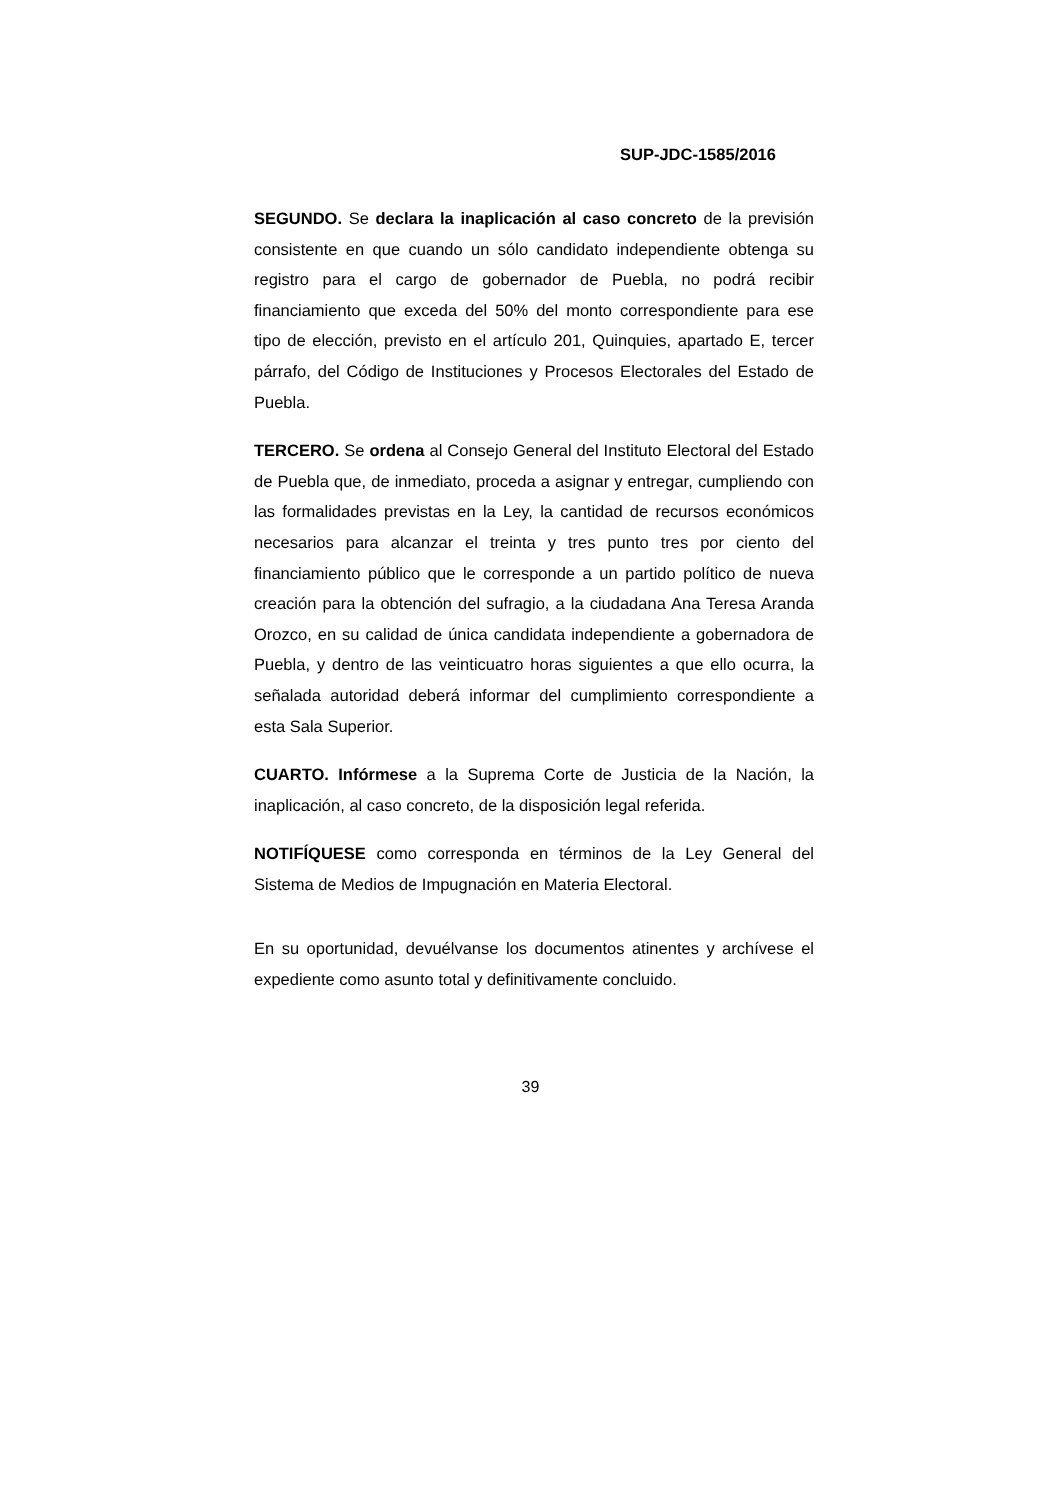SUP-JDC-1585/2016
SEGUNDO. Se declara la inaplicación al caso concreto de la previsión consistente en que cuando un sólo candidato independiente obtenga su registro para el cargo de gobernador de Puebla, no podrá recibir financiamiento que exceda del 50% del monto correspondiente para ese tipo de elección, previsto en el artículo 201, Quinquies, apartado E, tercer párrafo, del Código de Instituciones y Procesos Electorales del Estado de Puebla.
TERCERO. Se ordena al Consejo General del Instituto Electoral del Estado de Puebla que, de inmediato, proceda a asignar y entregar, cumpliendo con las formalidades previstas en la Ley, la cantidad de recursos económicos necesarios para alcanzar el treinta y tres punto tres por ciento del financiamiento público que le corresponde a un partido político de nueva creación para la obtención del sufragio, a la ciudadana Ana Teresa Aranda Orozco, en su calidad de única candidata independiente a gobernadora de Puebla, y dentro de las veinticuatro horas siguientes a que ello ocurra, la señalada autoridad deberá informar del cumplimiento correspondiente a esta Sala Superior.
CUARTO. Infórmese a la Suprema Corte de Justicia de la Nación, la inaplicación, al caso concreto, de la disposición legal referida.
NOTIFÍQUESE como corresponda en términos de la Ley General del Sistema de Medios de Impugnación en Materia Electoral.
En su oportunidad, devuélvanse los documentos atinentes y archívese el expediente como asunto total y definitivamente concluido.
39